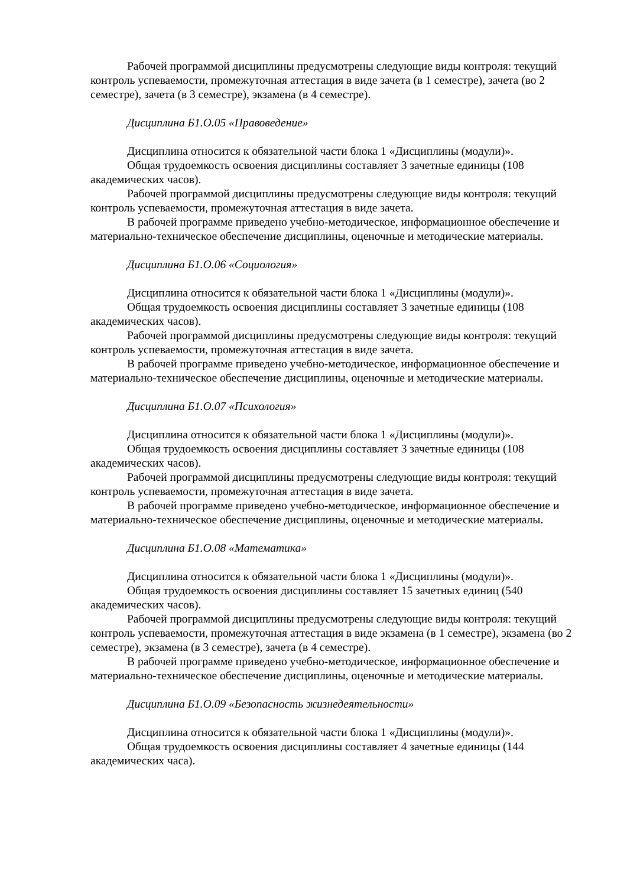Рабочей программой дисциплины предусмотрены следующие виды контроля: текущий контроль успеваемости, промежуточная аттестация в виде зачета (в 1 семестре), зачета (во 2 семестре), зачета (в 3 семестре), экзамена (в 4 семестре).
Дисциплина Б1.О.05 «Правоведение»
Дисциплина относится к обязательной части блока 1 «Дисциплины (модули)».
Общая трудоемкость освоения дисциплины составляет 3 зачетные единицы (108 академических часов).
Рабочей программой дисциплины предусмотрены следующие виды контроля: текущий контроль успеваемости, промежуточная аттестация в виде зачета.
В рабочей программе приведено учебно-методическое, информационное обеспечение и материально-техническое обеспечение дисциплины, оценочные и методические материалы.
Дисциплина Б1.О.06 «Социология»
Дисциплина относится к обязательной части блока 1 «Дисциплины (модули)».
Общая трудоемкость освоения дисциплины составляет 3 зачетные единицы (108 академических часов).
Рабочей программой дисциплины предусмотрены следующие виды контроля: текущий контроль успеваемости, промежуточная аттестация в виде зачета.
В рабочей программе приведено учебно-методическое, информационное обеспечение и материально-техническое обеспечение дисциплины, оценочные и методические материалы.
Дисциплина Б1.О.07 «Психология»
Дисциплина относится к обязательной части блока 1 «Дисциплины (модули)».
Общая трудоемкость освоения дисциплины составляет 3 зачетные единицы (108 академических часов).
Рабочей программой дисциплины предусмотрены следующие виды контроля: текущий контроль успеваемости, промежуточная аттестация в виде зачета.
В рабочей программе приведено учебно-методическое, информационное обеспечение и материально-техническое обеспечение дисциплины, оценочные и методические материалы.
Дисциплина Б1.О.08 «Математика»
Дисциплина относится к обязательной части блока 1 «Дисциплины (модули)».
Общая трудоемкость освоения дисциплины составляет 15 зачетных единиц (540 академических часов).
Рабочей программой дисциплины предусмотрены следующие виды контроля: текущий контроль успеваемости, промежуточная аттестация в виде экзамена (в 1 семестре), экзамена (во 2 семестре), экзамена (в 3 семестре), зачета (в 4 семестре).
В рабочей программе приведено учебно-методическое, информационное обеспечение и материально-техническое обеспечение дисциплины, оценочные и методические материалы.
Дисциплина Б1.О.09 «Безопасность жизнедеятельности»
Дисциплина относится к обязательной части блока 1 «Дисциплины (модули)».
Общая трудоемкость освоения дисциплины составляет 4 зачетные единицы (144 академических часа).